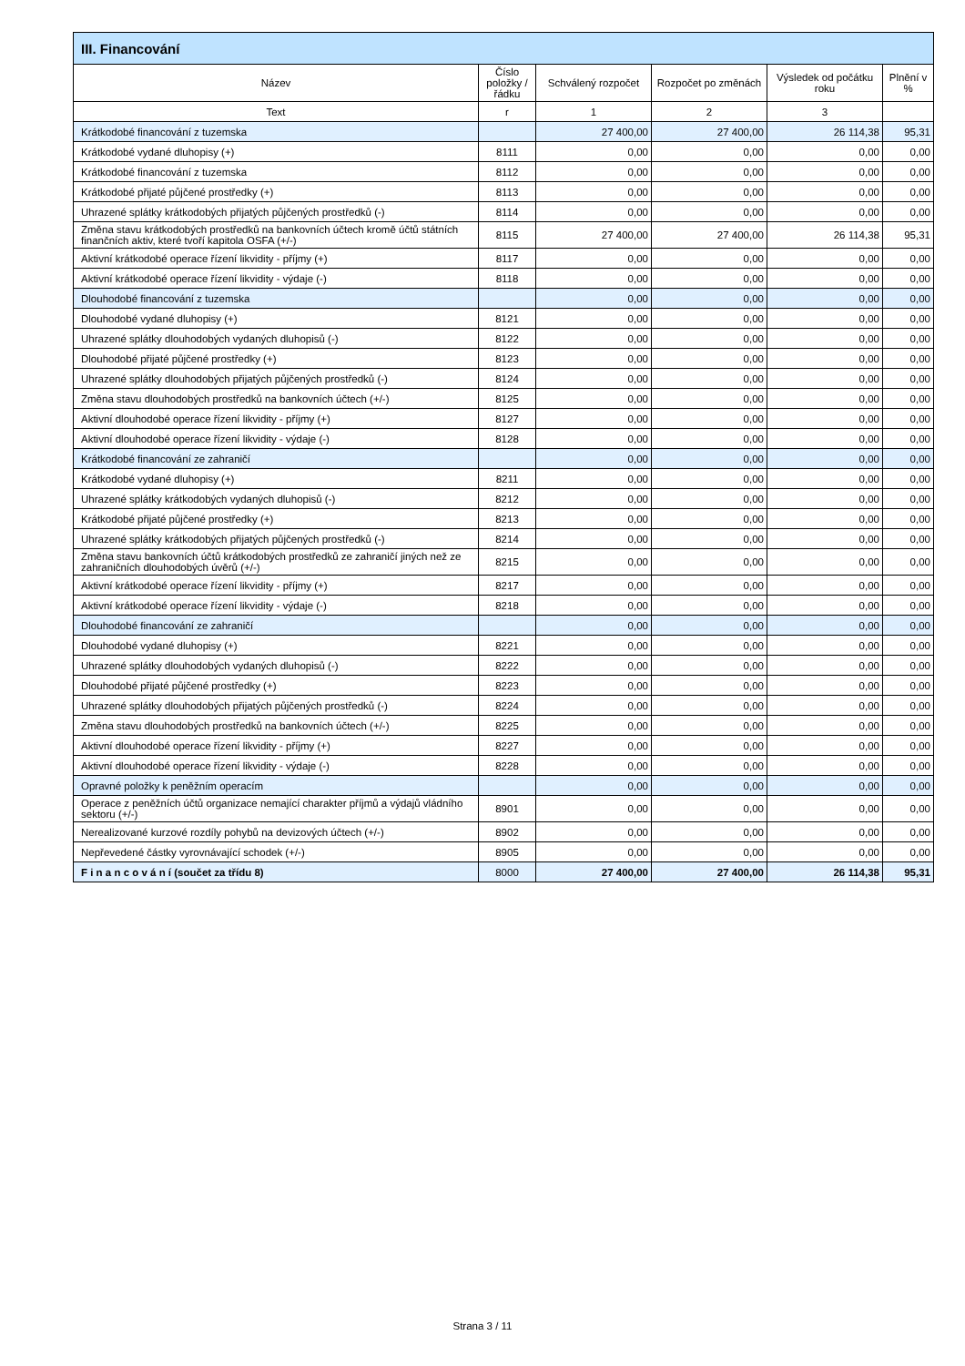| III. Financování | | | | | |
| --- | --- | --- | --- | --- | --- |
| Název | Číslo položky / řádku | Schválený rozpočet | Rozpočet po změnách | Výsledek od počátku roku | Plnění v % |
| Text | r | 1 | 2 | 3 | |
| Krátkodobé financování z tuzemska | | 27 400,00 | 27 400,00 | 26 114,38 | 95,31 |
| Krátkodobé vydané dluhopisy (+) | 8111 | 0,00 | 0,00 | 0,00 | 0,00 |
| Krátkodobé financování z tuzemska | 8112 | 0,00 | 0,00 | 0,00 | 0,00 |
| Krátkodobé přijaté půjčené prostředky (+) | 8113 | 0,00 | 0,00 | 0,00 | 0,00 |
| Uhrazené splátky krátkodobých přijatých půjčených prostředků (-) | 8114 | 0,00 | 0,00 | 0,00 | 0,00 |
| Změna stavu krátkodobých prostředků na bankovních účtech kromě účtů státních finančních aktiv, které tvoří kapitola OSFA (+/-) | 8115 | 27 400,00 | 27 400,00 | 26 114,38 | 95,31 |
| Aktivní krátkodobé operace řízení likvidity - příjmy (+) | 8117 | 0,00 | 0,00 | 0,00 | 0,00 |
| Aktivní krátkodobé operace řízení likvidity - výdaje (-) | 8118 | 0,00 | 0,00 | 0,00 | 0,00 |
| Dlouhodobé financování z tuzemska | | 0,00 | 0,00 | 0,00 | 0,00 |
| Dlouhodobé vydané dluhopisy (+) | 8121 | 0,00 | 0,00 | 0,00 | 0,00 |
| Uhrazené splátky dlouhodobých vydaných dluhopisů (-) | 8122 | 0,00 | 0,00 | 0,00 | 0,00 |
| Dlouhodobé přijaté půjčené prostředky (+) | 8123 | 0,00 | 0,00 | 0,00 | 0,00 |
| Uhrazené splátky dlouhodobých přijatých půjčených prostředků (-) | 8124 | 0,00 | 0,00 | 0,00 | 0,00 |
| Změna stavu dlouhodobých prostředků na bankovních účtech (+/-) | 8125 | 0,00 | 0,00 | 0,00 | 0,00 |
| Aktivní dlouhodobé operace řízení likvidity - příjmy (+) | 8127 | 0,00 | 0,00 | 0,00 | 0,00 |
| Aktivní dlouhodobé operace řízení likvidity - výdaje (-) | 8128 | 0,00 | 0,00 | 0,00 | 0,00 |
| Krátkodobé financování ze zahraničí | | 0,00 | 0,00 | 0,00 | 0,00 |
| Krátkodobé vydané dluhopisy (+) | 8211 | 0,00 | 0,00 | 0,00 | 0,00 |
| Uhrazené splátky krátkodobých vydaných dluhopisů (-) | 8212 | 0,00 | 0,00 | 0,00 | 0,00 |
| Krátkodobé přijaté půjčené prostředky (+) | 8213 | 0,00 | 0,00 | 0,00 | 0,00 |
| Uhrazené splátky krátkodobých přijatých půjčených prostředků (-) | 8214 | 0,00 | 0,00 | 0,00 | 0,00 |
| Změna stavu bankovních účtů krátkodobých prostředků ze zahraničí jiných než ze zahraničních dlouhodobých úvěrů (+/-) | 8215 | 0,00 | 0,00 | 0,00 | 0,00 |
| Aktivní krátkodobé operace řízení likvidity - příjmy (+) | 8217 | 0,00 | 0,00 | 0,00 | 0,00 |
| Aktivní krátkodobé operace řízení likvidity - výdaje (-) | 8218 | 0,00 | 0,00 | 0,00 | 0,00 |
| Dlouhodobé financování ze zahraničí | | 0,00 | 0,00 | 0,00 | 0,00 |
| Dlouhodobé vydané dluhopisy (+) | 8221 | 0,00 | 0,00 | 0,00 | 0,00 |
| Uhrazené splátky dlouhodobých vydaných dluhopisů (-) | 8222 | 0,00 | 0,00 | 0,00 | 0,00 |
| Dlouhodobé přijaté půjčené prostředky (+) | 8223 | 0,00 | 0,00 | 0,00 | 0,00 |
| Uhrazené splátky dlouhodobých přijatých půjčených prostředků (-) | 8224 | 0,00 | 0,00 | 0,00 | 0,00 |
| Změna stavu dlouhodobých prostředků na bankovních účtech (+/-) | 8225 | 0,00 | 0,00 | 0,00 | 0,00 |
| Aktivní dlouhodobé operace řízení likvidity - příjmy (+) | 8227 | 0,00 | 0,00 | 0,00 | 0,00 |
| Aktivní dlouhodobé operace řízení likvidity - výdaje (-) | 8228 | 0,00 | 0,00 | 0,00 | 0,00 |
| Opravné položky k peněžním operacím | | 0,00 | 0,00 | 0,00 | 0,00 |
| Operace z peněžních účtů organizace nemající charakter příjmů a výdajů vládního sektoru (+/-) | 8901 | 0,00 | 0,00 | 0,00 | 0,00 |
| Nerealizované kurzové rozdíly pohybů na devizových účtech (+/-) | 8902 | 0,00 | 0,00 | 0,00 | 0,00 |
| Nepřevedené částky vyrovnávající schodek (+/-) | 8905 | 0,00 | 0,00 | 0,00 | 0,00 |
| F i n a n c o v á n í (součet za třídu 8) | 8000 | 27 400,00 | 27 400,00 | 26 114,38 | 95,31 |
Strana 3 / 11